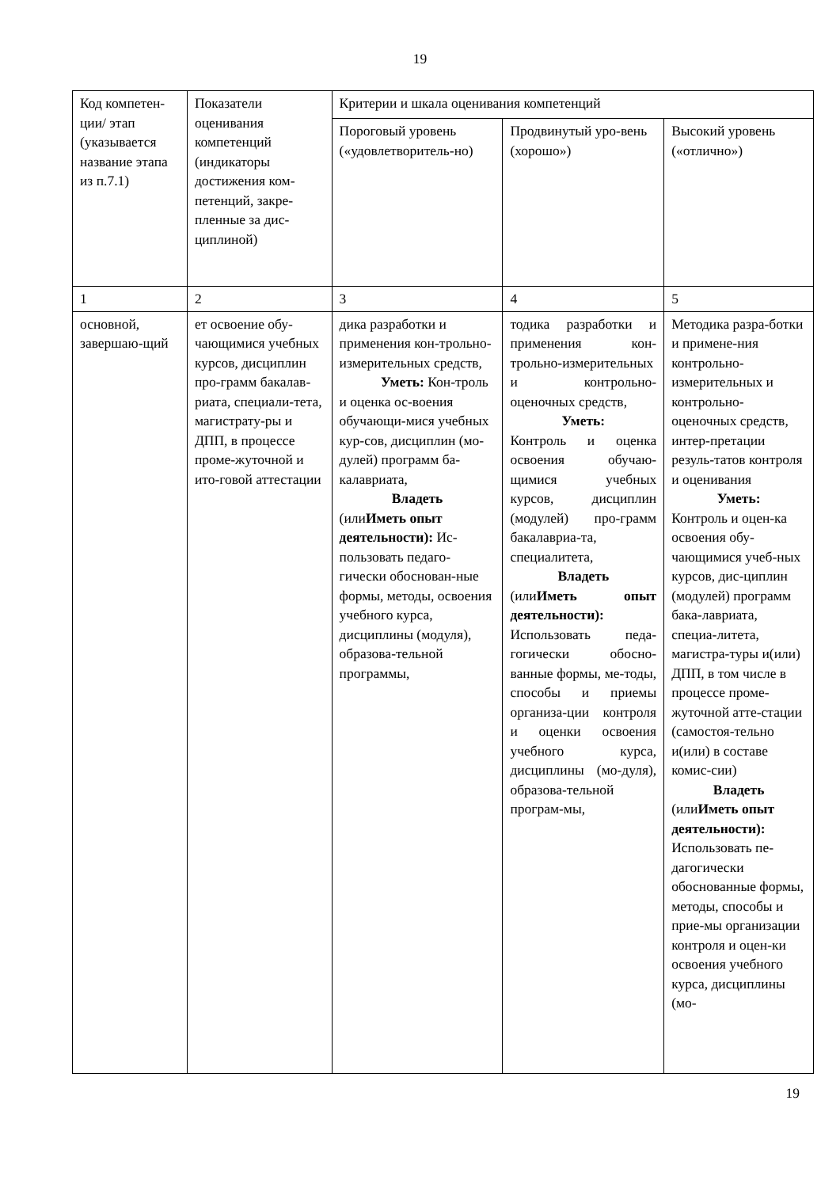19
| Код компетен-ции/ этап (указывается название этапа из п.7.1) | Показатели оценивания компетенций (индикаторы достижения ком-петенций, закре-пленные за дис-циплиной) | Критерии и шкала оценивания компетенций | | |
| | | Пороговый уровень («удовлетворитель-но) | Продвинутый уро-вень (хорошо») | Высокий уровень («отлично») |
| 1 | 2 | 3 | 4 | 5 |
| основной, завершаю-щий | ет освоение обу-чающимися учебных курсов, дисциплин про-грамм бакалав-риата, специали-тета, магистрату-ры и ДПП, в процессе проме-жуточной и ито-говой аттестации | дика разработки и применения кон-трольно-измерительных средств, Уметь: Кон-троль и оценка ос-воения обучающи-мися учебных кур-сов, дисциплин (мо-дулей) программ ба-калавриата, Владеть (или Иметь опыт деятельности): Ис-пользовать педаго-гически обоснован-ные формы, методы, освоения учебного курса, дисциплины (модуля), образова-тельной программы, | тодика разработки и применения кон-трольно-измерительных и контрольно-оценочных средств, Уметь: Контроль и оценка освоения обучаю-щимися учебных курсов, дисциплин (модулей) про-грамм бакалавриа-та, специалитета, Владеть (или Иметь опыт деятельности): Использовать педа-гогически обосно-ванные формы, ме-тоды, способы и приемы организа-ции контроля и оценки освоения учебного курса, дисциплины (мо-дуля), образова-тельной програм-мы, | Методика разра-ботки и примене-ния контрольно-измерительных и контрольно-оценочных средств, интер-претации резуль-татов контроля и оценивания Уметь: Контроль и оцен-ка освоения обу-чающимися учеб-ных курсов, дис-циплин (модулей) программ бака-лавриата, специа-литета, магистра-туры и(или) ДПП, в том числе в процессе проме-жуточной атте-стации (самостоя-тельно и(или) в составе комис-сии) Владеть (или Иметь опыт деятельности): Использовать пе-дагогически обоснованные формы, методы, способы и прие-мы организации контроля и оцен-ки освоения учебного курса, дисциплины (мо- |
19